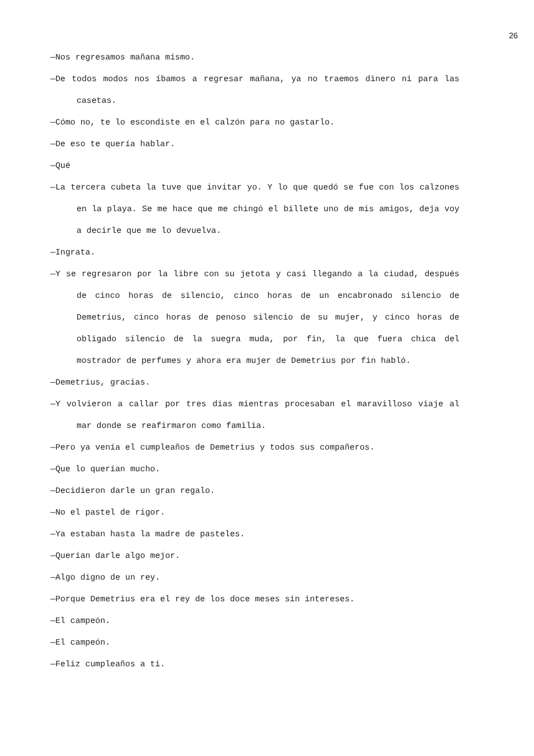26
—Nos regresamos mañana mismo.
—De todos modos nos íbamos a regresar mañana, ya no traemos dinero ni para las casetas.
—Cómo no, te lo escondiste en el calzón para no gastarlo.
—De eso te quería hablar.
—Qué
—La tercera cubeta la tuve que invitar yo. Y lo que quedó se fue con los calzones en la playa. Se me hace que me chingó el billete uno de mis amigos, deja voy a decirle que me lo devuelva.
—Ingrata.
—Y se regresaron por la libre con su jetota y casi llegando a la ciudad, después de cinco horas de silencio, cinco horas de un encabronado silencio de Demetrius, cinco horas de penoso silencio de su mujer, y cinco horas de obligado silencio de la suegra muda, por fin, la que fuera chica del mostrador de perfumes y ahora era mujer de Demetrius por fin habló.
—Demetrius, gracias.
—Y volvieron a callar por tres días mientras procesaban el maravilloso viaje al mar donde se reafirmaron como familia.
—Pero ya venía el cumpleaños de Demetrius y todos sus compañeros.
—Que lo querían mucho.
—Decidieron darle un gran regalo.
—No el pastel de rigor.
—Ya estaban hasta la madre de pasteles.
—Querían darle algo mejor.
—Algo digno de un rey.
—Porque Demetrius era el rey de los doce meses sin intereses.
—El campeón.
—El campeón.
—Feliz cumpleaños a ti.